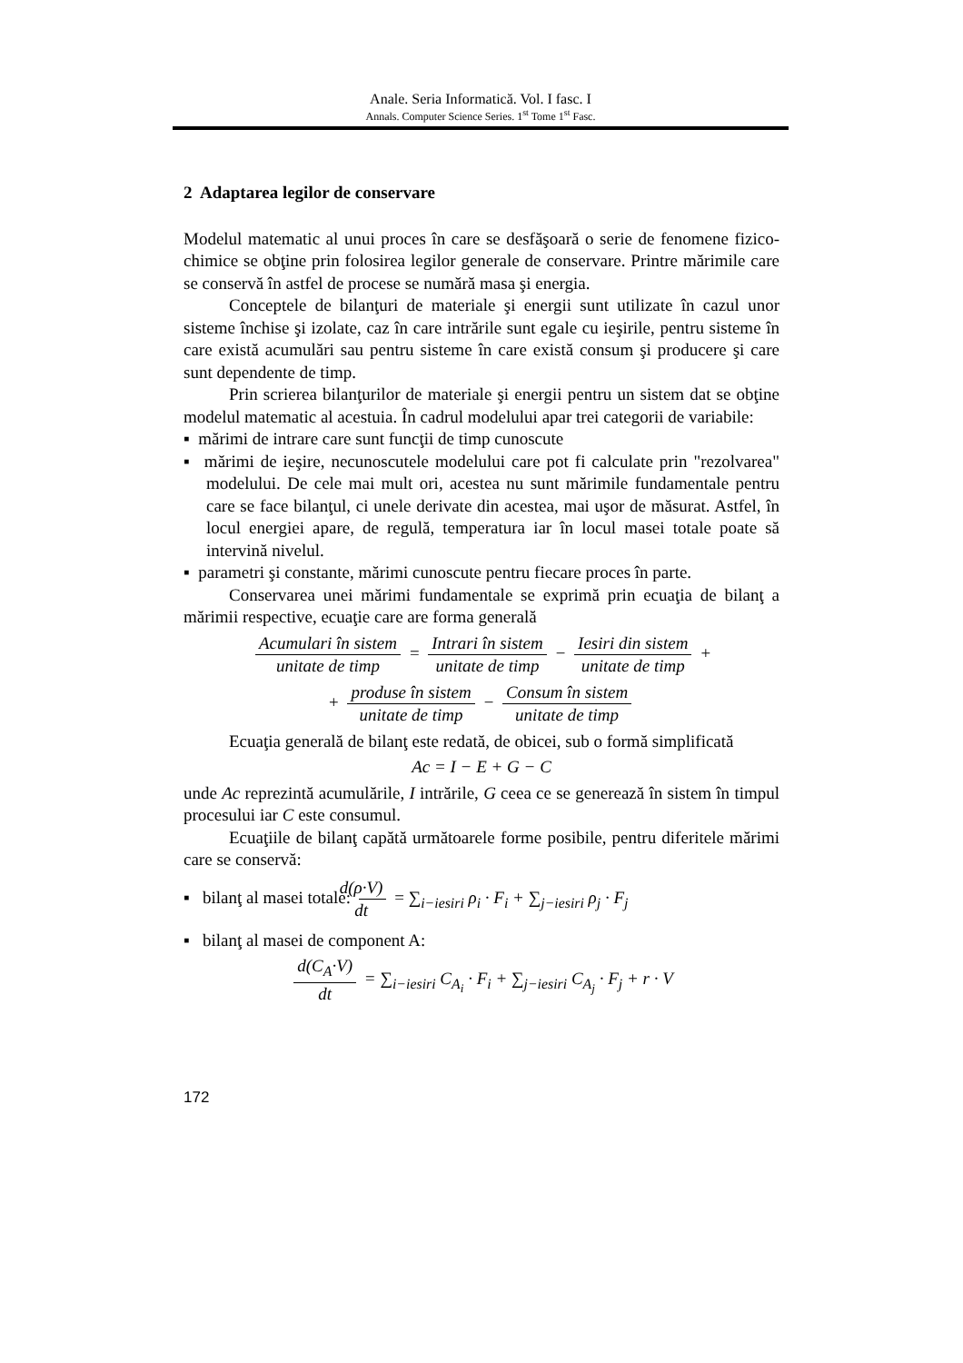Anale. Seria Informatică. Vol. I fasc. I
Annals. Computer Science Series. 1<sup>st</sup> Tome 1<sup>st</sup> Fasc.
2 Adaptarea legilor de conservare
Modelul matematic al unui proces în care se desfăşoară o serie de fenomene fizico-chimice se obţine prin folosirea legilor generale de conservare. Printre mărimile care se conservă în astfel de procese se numără masa şi energia.
Conceptele de bilanţuri de materiale şi energii sunt utilizate în cazul unor sisteme închise şi izolate, caz în care intrările sunt egale cu ieşirile, pentru sisteme în care există acumulări sau pentru sisteme în care există consum şi producere şi care sunt dependente de timp.
Prin scrierea bilanţurilor de materiale şi energii pentru un sistem dat se obţine modelul matematic al acestuia. În cadrul modelului apar trei categorii de variabile:
▪ mărimi de intrare care sunt funcţii de timp cunoscute
▪ mărimi de ieşire, necunoscutele modelului care pot fi calculate prin "rezolvarea" modelului. De cele mai mult ori, acestea nu sunt mărimile fundamentale pentru care se face bilanţul, ci unele derivate din acestea, mai uşor de măsurat. Astfel, în locul energiei apare, de regulă, temperatura iar în locul masei totale poate să intervină nivelul.
▪ parametri şi constante, mărimi cunoscute pentru fiecare proces în parte.
Conservarea unei mărimi fundamentale se exprimă prin ecuaţia de bilanţ a mărimii respective, ecuaţie care are forma generală
Acumulari în sistem unitate de timp = Intrari în sistem unitate de timp − Iesiri din sistem unitate de timp +
+ produse în sistem unitate de timp − Consum în sistem unitate de timp
Ecuaţia generală de bilanţ este redată, de obicei, sub o formă simplificată
Ac = I − E + G − C
unde Ac reprezintă acumulările, I intrările, G ceea ce se generează în sistem în timpul procesului iar C este consumul.
Ecuaţiile de bilanţ capătă următoarele forme posibile, pentru diferitele mărimi care se conservă:
▪ bilanţ al masei totale: d(ρ·V) dt = ∑<sub>i−iesiri</sub> ρ<sub>i</sub> · F<sub>i</sub> + ∑<sub>j−iesiri</sub> ρ<sub>j</sub> · F<sub>j</sub>
▪ bilanţ al masei de component A:
d(C<sub>A</sub>·V) dt = ∑<sub>i−iesiri</sub> C<sub>A<sub>i</sub></sub> · F<sub>i</sub> + ∑<sub>j−iesiri</sub> C<sub>A<sub>j</sub></sub> · F<sub>j</sub> + r · V
172